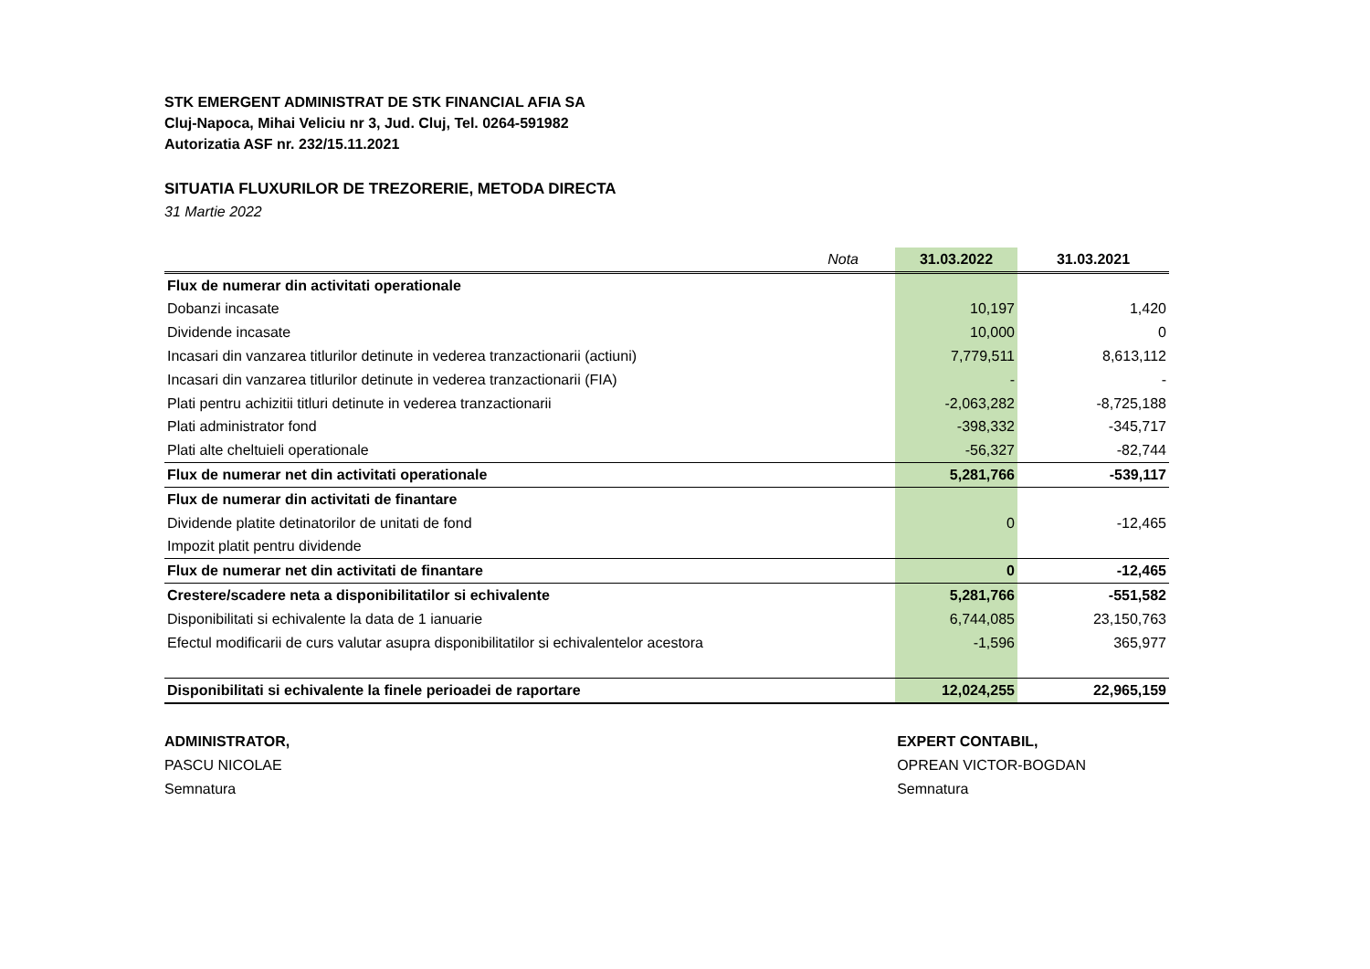STK EMERGENT ADMINISTRAT DE STK FINANCIAL AFIA SA
Cluj-Napoca, Mihai Veliciu nr 3, Jud. Cluj, Tel. 0264-591982
Autorizatia ASF nr. 232/15.11.2021
SITUATIA FLUXURILOR DE TREZORERIE, METODA DIRECTA
31 Martie 2022
| Nota | 31.03.2022 | 31.03.2021 |
| --- | --- | --- |
| Flux de numerar din activitati operationale | | |
| Dobanzi incasate | 10,197 | 1,420 |
| Dividende incasate | 10,000 | 0 |
| Incasari din vanzarea titlurilor detinute in vederea tranzactionarii (actiuni) | 7,779,511 | 8,613,112 |
| Incasari din vanzarea titlurilor detinute in vederea tranzactionarii (FIA) | - | - |
| Plati pentru achizitii titluri detinute in vederea tranzactionarii | -2,063,282 | -8,725,188 |
| Plati administrator fond | -398,332 | -345,717 |
| Plati alte cheltuieli operationale | -56,327 | -82,744 |
| Flux de numerar net din activitati operationale | 5,281,766 | -539,117 |
| Flux de numerar din activitati de finantare | | |
| Dividende platite detinatorilor de unitati de fond | 0 | -12,465 |
| Impozit platit pentru dividende | | |
| Flux de numerar net din activitati de finantare | 0 | -12,465 |
| Crestere/scadere neta a disponibilitatilor si echivalente | 5,281,766 | -551,582 |
| Disponibilitati si echivalente la data de 1 ianuarie | 6,744,085 | 23,150,763 |
| Efectul modificarii de curs valutar asupra disponibilitatilor si echivalentelor acestora | -1,596 | 365,977 |
| Disponibilitati si echivalente la finele perioadei de raportare | 12,024,255 | 22,965,159 |
ADMINISTRATOR,
PASCU NICOLAE
Semnatura
EXPERT CONTABIL,
OPREAN VICTOR-BOGDAN
Semnatura